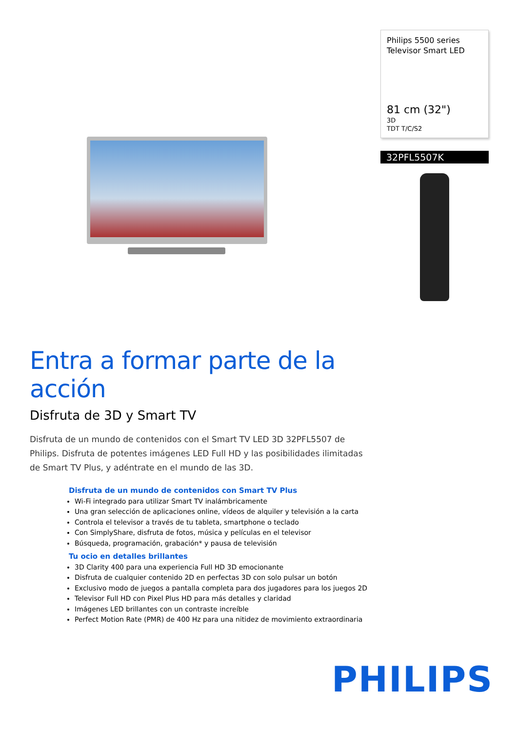Philips 5500 series
Televisor Smart LED
81 cm (32")
3D
TDT T/C/S2
32PFL5507K
Entra a formar parte de la acción
Disfruta de 3D y Smart TV
Disfruta de un mundo de contenidos con el Smart TV LED 3D 32PFL5507 de Philips. Disfruta de potentes imágenes LED Full HD y las posibilidades ilimitadas de Smart TV Plus, y adéntrate en el mundo de las 3D.
Disfruta de un mundo de contenidos con Smart TV Plus
Wi-Fi integrado para utilizar Smart TV inalámbricamente
Una gran selección de aplicaciones online, vídeos de alquiler y televisión a la carta
Controla el televisor a través de tu tableta, smartphone o teclado
Con SimplyShare, disfruta de fotos, música y películas en el televisor
Búsqueda, programación, grabación* y pausa de televisión
Tu ocio en detalles brillantes
3D Clarity 400 para una experiencia Full HD 3D emocionante
Disfruta de cualquier contenido 2D en perfectas 3D con solo pulsar un botón
Exclusivo modo de juegos a pantalla completa para dos jugadores para los juegos 2D
Televisor Full HD con Pixel Plus HD para más detalles y claridad
Imágenes LED brillantes con un contraste increíble
Perfect Motion Rate (PMR) de 400 Hz para una nitidez de movimiento extraordinaria
PHILIPS